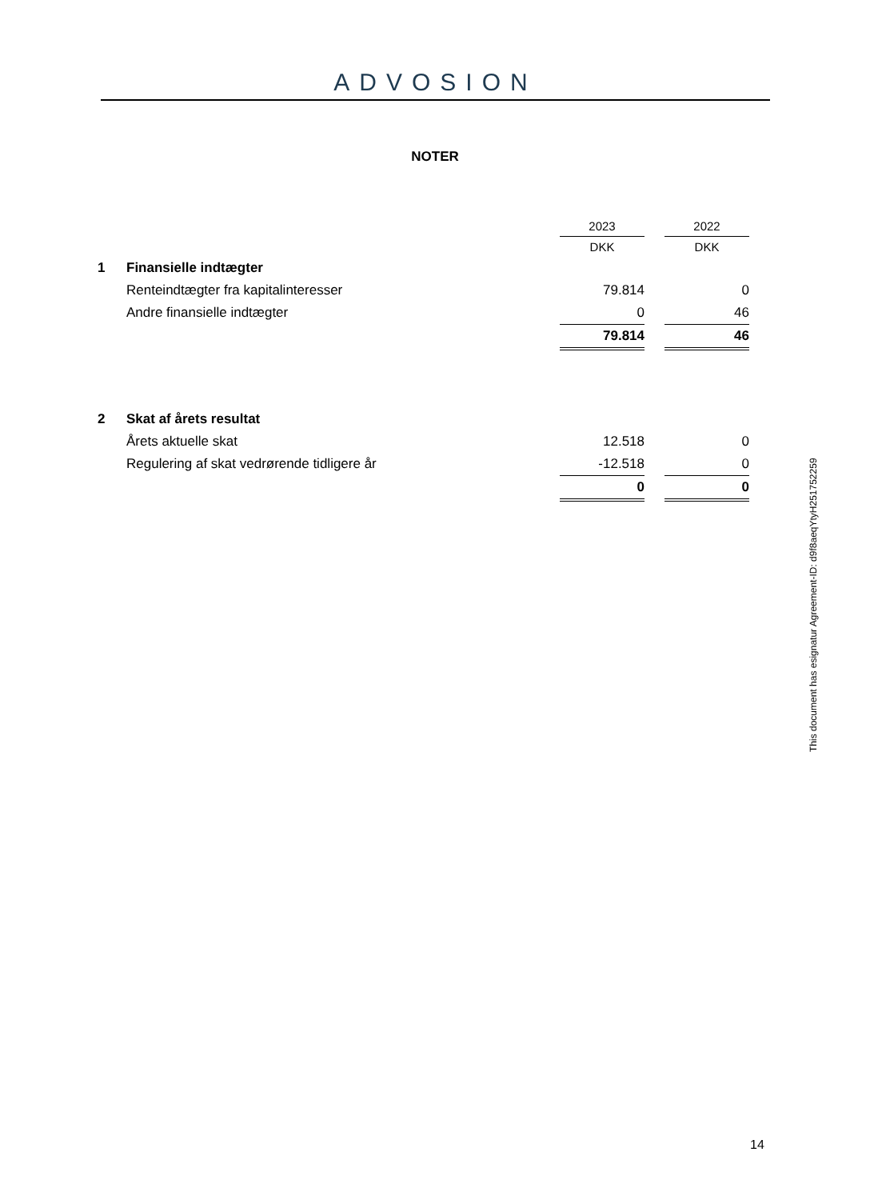ADVOSION
NOTER
| | | 2023 | | 2022 |
| | | DKK | | DKK |
| 1 | Finansielle indtægter | | | |
| | Renteindtægter fra kapitalinteresser | 79.814 | | 0 |
| | Andre finansielle indtægter | 0 | | 46 |
| | | 79.814 | | 46 |
| 2 | Skat af årets resultat | | | |
| | Årets aktuelle skat | 12.518 | | 0 |
| | Regulering af skat vedrørende tidligere år | -12.518 | | 0 |
| | | 0 | | 0 |
This document has esignatur Agreement-ID: d9f8aeqYtyH251752259
14